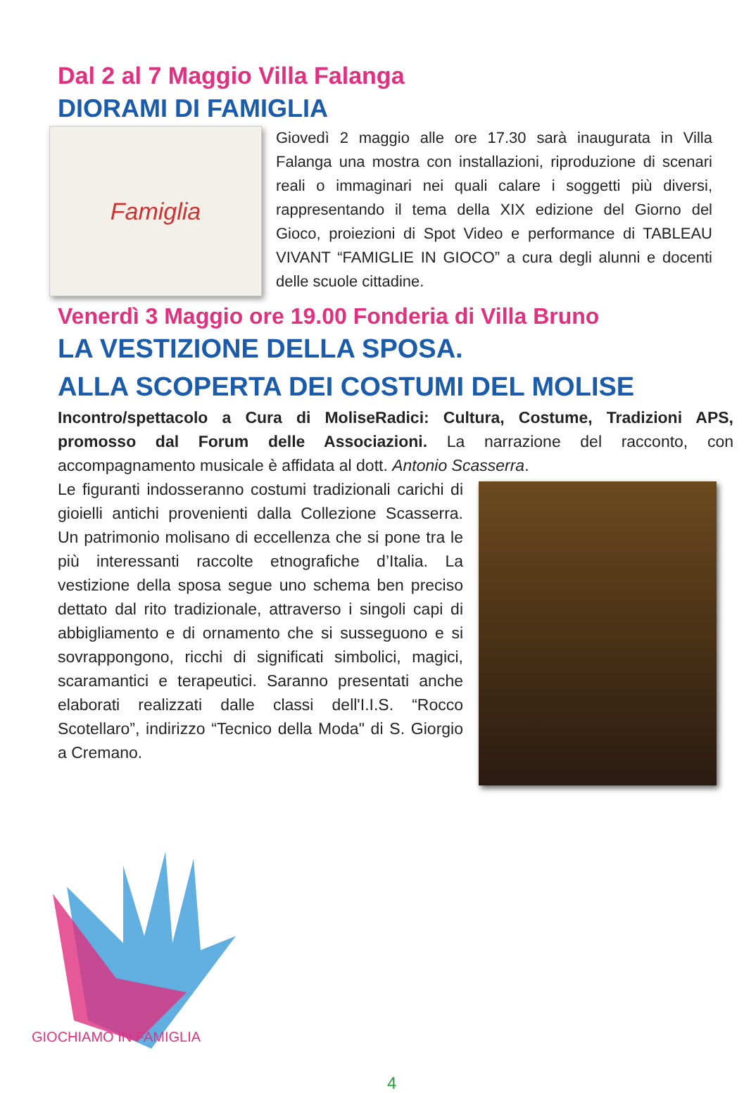Dal 2 al 7 Maggio Villa Falanga
DIORAMI DI FAMIGLIA
Famiglia
Giovedì 2 maggio alle ore 17.30 sarà inaugurata in Villa Falanga una mostra con installazioni, riproduzione di scenari reali o immaginari nei quali calare i soggetti più diversi, rappresentando il tema della XIX edizione del Giorno del Gioco, proiezioni di Spot Video e performance di TABLEAU VIVANT “FAMIGLIE IN GIOCO” a cura degli alunni e docenti delle scuole cittadine.
Venerdì 3 Maggio ore 19.00 Fonderia di Villa Bruno
LA VESTIZIONE DELLA SPOSA.
ALLA SCOPERTA DEI COSTUMI DEL MOLISE
Incontro/spettacolo a Cura di MoliseRadici: Cultura, Costume, Tradizioni APS, promosso dal Forum delle Associazioni. La narrazione del racconto, con accompagnamento musicale è affidata al dott. Antonio Scasserra.
Le figuranti indosseranno costumi tradizionali carichi di gioielli antichi provenienti dalla Collezione Scasserra. Un patrimonio molisano di eccellenza che si pone tra le più interessanti raccolte etnografiche d’Italia. La vestizione della sposa segue uno schema ben preciso dettato dal rito tradizionale, attraverso i singoli capi di abbigliamento e di ornamento che si susseguono e si sovrappongono, ricchi di significati simbolici, magici, scaramantici e terapeutici. Saranno presentati anche elaborati realizzati dalle classi dell'I.I.S. “Rocco Scotellaro”, indirizzo “Tecnico della Moda" di S. Giorgio a Cremano.
GIOCHIAMO IN FAMIGLIA
4